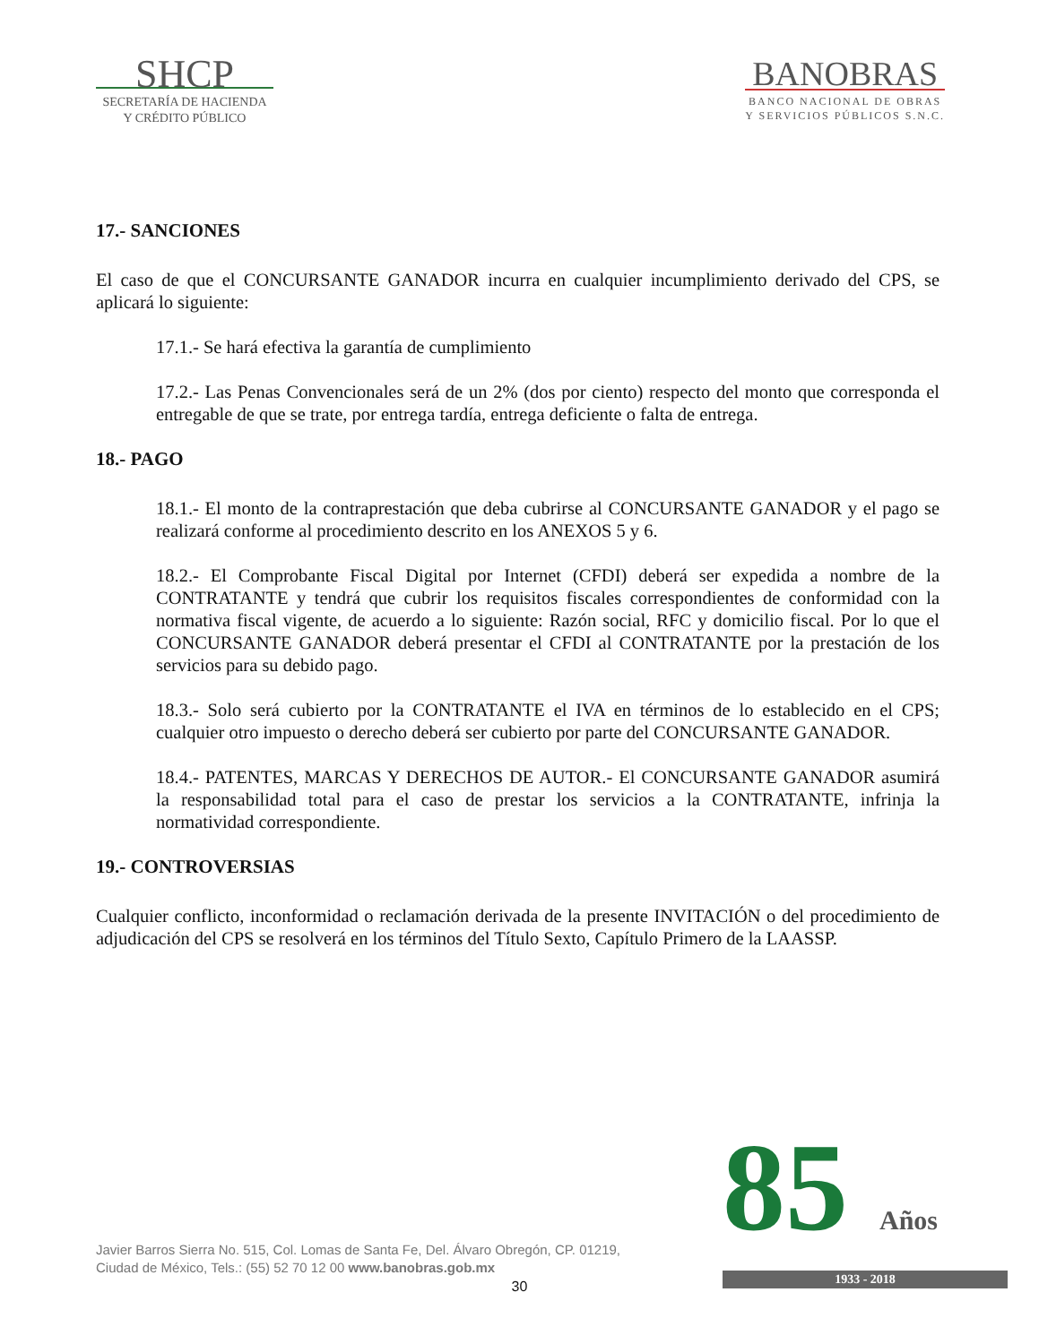SHCP
SECRETARÍA DE HACIENDA
Y CRÉDITO PÚBLICO
BANOBRAS
BANCO NACIONAL DE OBRAS
Y SERVICIOS PÚBLICOS S.N.C.
17.- SANCIONES
El caso de que el CONCURSANTE GANADOR incurra en cualquier incumplimiento derivado del CPS, se aplicará lo siguiente:
17.1.- Se hará efectiva la garantía de cumplimiento
17.2.- Las Penas Convencionales será de un 2% (dos por ciento) respecto del monto que corresponda el entregable de que se trate, por entrega tardía, entrega deficiente o falta de entrega.
18.- PAGO
18.1.- El monto de la contraprestación que deba cubrirse al CONCURSANTE GANADOR y el pago se realizará conforme al procedimiento descrito en los ANEXOS 5 y 6.
18.2.- El Comprobante Fiscal Digital por Internet (CFDI) deberá ser expedida a nombre de la CONTRATANTE y tendrá que cubrir los requisitos fiscales correspondientes de conformidad con la normativa fiscal vigente, de acuerdo a lo siguiente: Razón social, RFC y domicilio fiscal. Por lo que el CONCURSANTE GANADOR deberá presentar el CFDI al CONTRATANTE por la prestación de los servicios para su debido pago.
18.3.- Solo será cubierto por la CONTRATANTE el IVA en términos de lo establecido en el CPS; cualquier otro impuesto o derecho deberá ser cubierto por parte del CONCURSANTE GANADOR.
18.4.- PATENTES, MARCAS Y DERECHOS DE AUTOR.- El CONCURSANTE GANADOR asumirá la responsabilidad total para el caso de prestar los servicios a la CONTRATANTE, infrinja la normatividad correspondiente.
19.- CONTROVERSIAS
Cualquier conflicto, inconformidad o reclamación derivada de la presente INVITACIÓN o del procedimiento de adjudicación del CPS se resolverá en los términos del Título Sexto, Capítulo Primero de la LAASSP.
Javier Barros Sierra No. 515, Col. Lomas de Santa Fe, Del. Álvaro Obregón, CP. 01219,
Ciudad de México, Tels.: (55) 52 70 12 00 www.banobras.gob.mx
30
85 Años
1933 - 2018